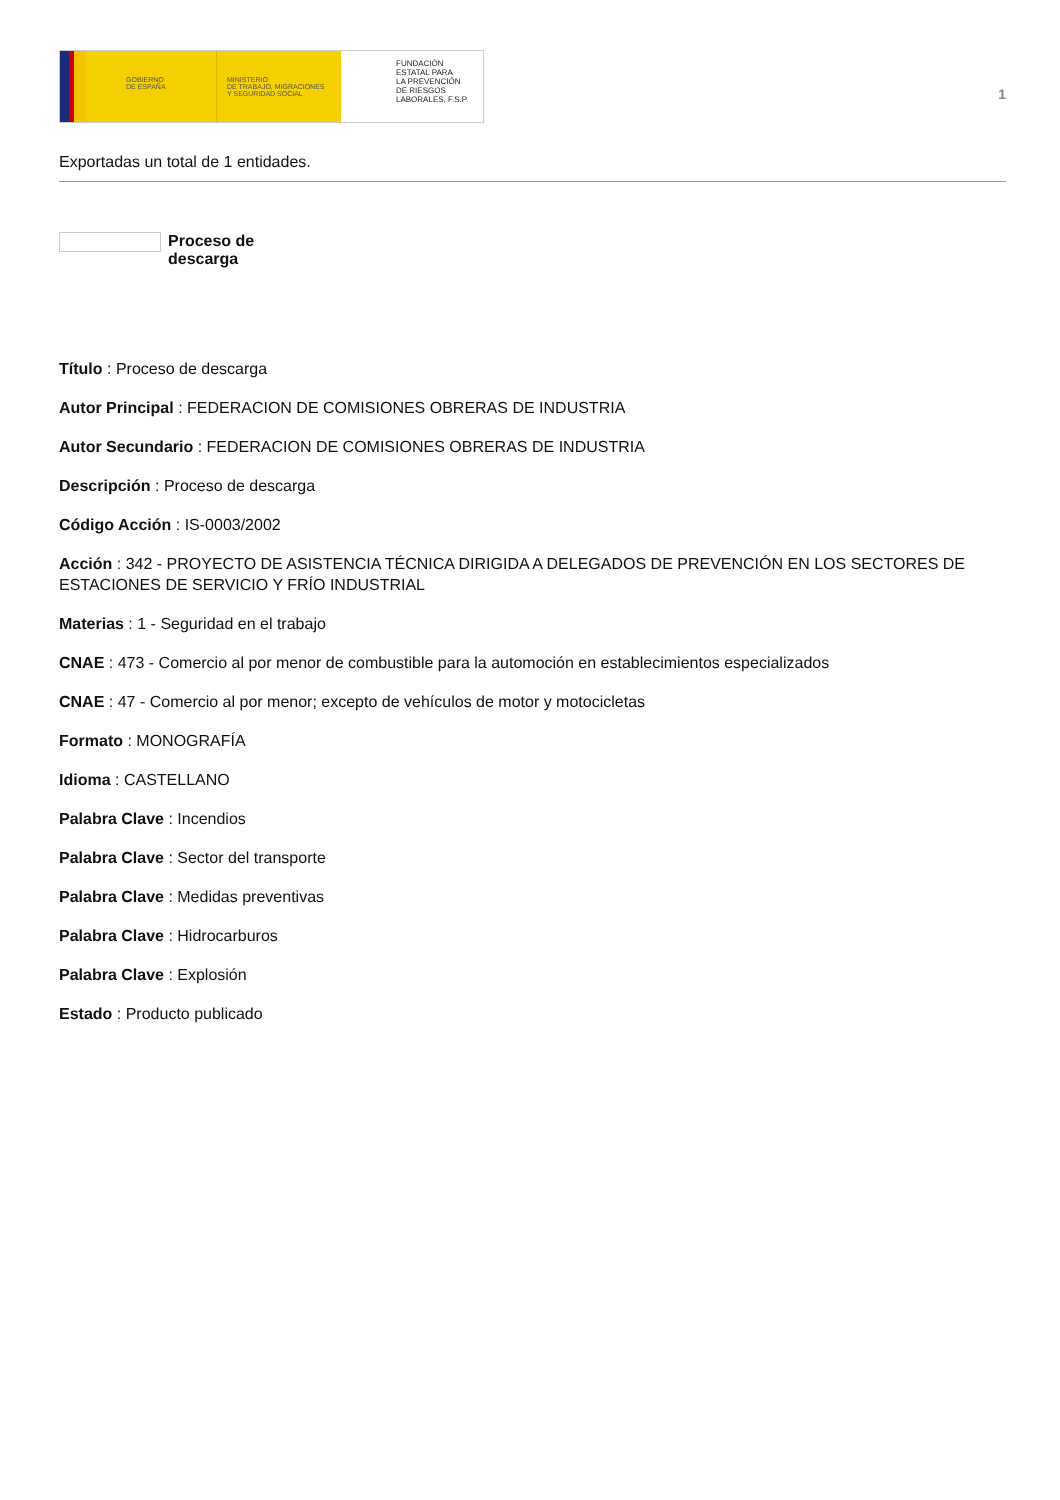GOBIERNO
DE ESPAÑA
MINISTERIO
DE TRABAJO, MIGRACIONES
Y SEGURIDAD SOCIAL
FUNDACIÓN
ESTATAL PARA
LA PREVENCIÓN
DE RIESGOS
LABORALES, F.S.P.
1
Exportadas un total de 1 entidades.
Proceso de descarga
Título : Proceso de descarga
Autor Principal : FEDERACION DE COMISIONES OBRERAS DE INDUSTRIA
Autor Secundario : FEDERACION DE COMISIONES OBRERAS DE INDUSTRIA
Descripción : Proceso de descarga
Código Acción : IS-0003/2002
Acción : 342 - PROYECTO DE ASISTENCIA TÉCNICA DIRIGIDA A DELEGADOS DE PREVENCIÓN EN LOS SECTORES DE ESTACIONES DE SERVICIO Y FRÍO INDUSTRIAL
Materias : 1 - Seguridad en el trabajo
CNAE : 473 - Comercio al por menor de combustible para la automoción en establecimientos especializados
CNAE : 47 - Comercio al por menor; excepto de vehículos de motor y motocicletas
Formato : MONOGRAFÍA
Idioma : CASTELLANO
Palabra Clave : Incendios
Palabra Clave : Sector del transporte
Palabra Clave : Medidas preventivas
Palabra Clave : Hidrocarburos
Palabra Clave : Explosión
Estado : Producto publicado